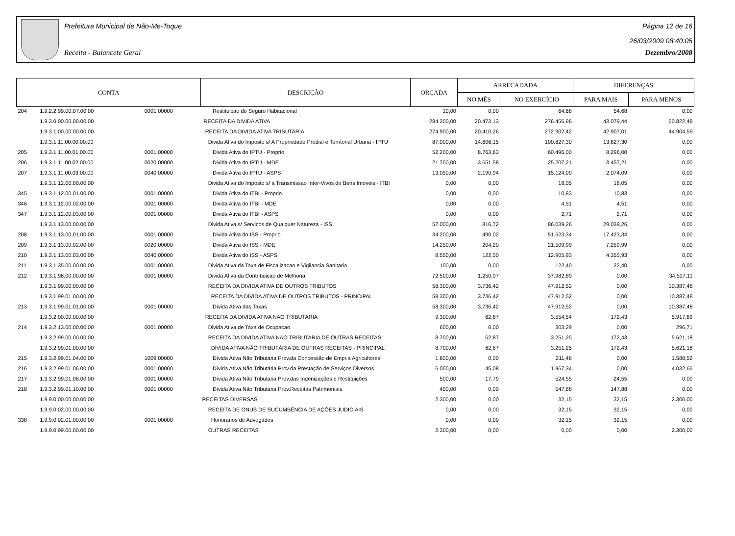Prefeitura Municipal de Não-Me-Toque Página 12 de 16
26/03/2009 08:40:05
Receita - Balancete Geral Dezembro/2008
| CONTA | | | DESCRIÇÃO | ORÇADA | ARRECADADA | | DIFERENÇAS | |
| --- | --- | --- | --- | --- | --- | --- | --- | --- |
| | | | | | NO MÊS | NO EXERCÍCIO | PARA MAIS | PARA MENOS |
| 204 | 1.9.2.2.99.00.07.00.00 | 0001.00000 | Restituicao do Seguro Habitacional | 10,00 | 0,00 | 64,68 | 54,68 | 0,00 |
| | 1.9.3.0.00.00.00.00.00 | | RECEITA DA DIVIDA ATIVA | 284.200,00 | 20.473,13 | 276.456,96 | 43.079,44 | 50.822,48 |
| | 1.9.3.1.00.00.00.00.00 | | RECEITA DA DIVIDA ATIVA TRIBUTARIA | 274.900,00 | 20.410,26 | 272.902,42 | 42.907,01 | 44.904,59 |
| | 1.9.3.1.11.00.00.00.00 | | Divida Ativa do Imposto s/ A Propriedade Predial e Territorial Urbana - IPTU | 87.000,00 | 14.606,15 | 100.827,30 | 13.827,30 | 0,00 |
| 205 | 1.9.3.1.11.00.01.00.00 | 0001.00000 | Divida Ativa do IPTU - Proprio | 52.200,00 | 8.763,63 | 60.496,00 | 8.296,00 | 0,00 |
| 206 | 1.9.3.1.11.00.02.00.00 | 0020.00000 | Divida Ativa do IPTU - MDE | 21.750,00 | 3.651,58 | 25.207,21 | 3.457,21 | 0,00 |
| 207 | 1.9.3.1.11.00.03.00.00 | 0040.00000 | Divida Ativa do IPTU - ASPS | 13.050,00 | 2.190,94 | 15.124,09 | 2.074,09 | 0,00 |
| | 1.9.3.1.12.00.00.00.00 | | Divida Ativa do Imposto s/ a Transmissao Inter-Vivos de Bens Imoveis - ITBI | 0,00 | 0,00 | 18,05 | 18,05 | 0,00 |
| 345 | 1.9.3.1.12.00.01.00.00 | 0001.00000 | Divida Ativa do ITBI - Proprio | 0,00 | 0,00 | 10,83 | 10,83 | 0,00 |
| 346 | 1.9.3.1.12.00.02.00.00 | 0001.00000 | Divida Ativa do ITBI - MDE | 0,00 | 0,00 | 4,51 | 4,51 | 0,00 |
| 347 | 1.9.3.1.12.00.03.00.00 | 0001.00000 | Divida Ativa do ITBI - ASPS | 0,00 | 0,00 | 2,71 | 2,71 | 0,00 |
| | 1.9.3.1.13.00.00.00.00 | | Divida Ativa s/ Servicos de Qualquer Natureza - ISS | 57.000,00 | 816,72 | 86.039,26 | 29.039,26 | 0,00 |
| 208 | 1.9.3.1.13.00.01.00.00 | 0001.00000 | Divida Ativa do ISS - Proprio | 34.200,00 | 490,02 | 51.623,34 | 17.423,34 | 0,00 |
| 209 | 1.9.3.1.13.00.02.00.00 | 0020.00000 | Divida Ativa do ISS - MDE | 14.250,00 | 204,20 | 21.509,99 | 7.259,99 | 0,00 |
| 210 | 1.9.3.1.13.00.03.00.00 | 0040.00000 | Divida Ativa do ISS - ASPS | 8.550,00 | 122,50 | 12.905,93 | 4.355,93 | 0,00 |
| 211 | 1.9.3.1.35.00.00.00.00 | 0001.00000 | Divida Ativa da Taxa de Fiscalizacao e Vigilancia Sanitaria | 100,00 | 0,00 | 122,40 | 22,40 | 0,00 |
| 212 | 1.9.3.1.98.00.00.00.00 | 0001.00000 | Divida Ativa da Contribuicao de Melhoria | 72.500,00 | 1.250,97 | 37.982,89 | 0,00 | 34.517,11 |
| | 1.9.3.1.99.00.00.00.00 | | RECEITA DA DIVIDA ATIVA DE OUTROS TRIBUTOS | 58.300,00 | 3.736,42 | 47.912,52 | 0,00 | 10.387,48 |
| | 1.9.3.1.99.01.00.00.00 | | RECEITA DA DÍVIDA ATIVA DE OUTROS TRIBUTOS - PRINCIPAL | 58.300,00 | 3.736,42 | 47.912,52 | 0,00 | 10.387,48 |
| 213 | 1.9.3.1.99.01.01.00.00 | 0001.00000 | Dívida Ativa das Taxas | 58.300,00 | 3.736,42 | 47.912,52 | 0,00 | 10.387,48 |
| | 1.9.3.2.00.00.00.00.00 | | RECEITA DA DIVIDA ATIVA NAO TRIBUTARIA | 9.300,00 | 62,87 | 3.554,54 | 172,43 | 5.917,89 |
| 214 | 1.9.3.2.13.00.00.00.00 | 0001.00000 | Divida Ativa de Taxa de Ocupacao | 600,00 | 0,00 | 303,29 | 0,00 | 296,71 |
| | 1.9.3.2.99.00.00.00.00 | | RECEITA DA DIVIDA ATIVA NAO TRIBUTARIA DE OUTRAS RECEITAS | 8.700,00 | 62,87 | 3.251,25 | 172,43 | 5.621,18 |
| | 1.9.3.2.99.01.00.00.00 | | DÍVIDA ATIVA NÃO TRIBUTÁRIA DE OUTRAS RECEITAS - PRINCIPAL | 8.700,00 | 62,87 | 3.251,25 | 172,43 | 5.621,18 |
| 215 | 1.9.3.2.99.01.04.00.00 | 1009.00000 | Dívida Ativa Não Tributária Prov.da Concessão de Empr.a Agricultores | 1.800,00 | 0,00 | 211,48 | 0,00 | 1.588,52 |
| 216 | 1.9.3.2.99.01.06.00.00 | 0001.00000 | Dívida Ativa Não Tributária Prov.da Prestação de Serviços Diversos | 6.000,00 | 45,08 | 1.967,34 | 0,00 | 4.032,66 |
| 217 | 1.9.3.2.99.01.08.00.00 | 0001.00000 | Dívida Ativa Não Tributária Prov.das Indenizações e Restituições | 500,00 | 17,79 | 524,55 | 24,55 | 0,00 |
| 218 | 1.9.3.2.99.01.10.00.00 | 0001.00000 | Dívida Ativa Não Tributária Prov.Receitas Patrimoniais | 400,00 | 0,00 | 547,88 | 147,88 | 0,00 |
| | 1.9.9.0.00.00.00.00.00 | | RECEITAS DIVERSAS | 2.300,00 | 0,00 | 32,15 | 32,15 | 2.300,00 |
| | 1.9.9.0.02.00.00.00.00 | | RECEITA DE ONUS DE SUCUMBÊNCIA DE AÇÕES JUDICIAIS | 0,00 | 0,00 | 32,15 | 32,15 | 0,00 |
| 338 | 1.9.9.0.02.01.00.00.00 | 0001.00000 | Honorarios de Advogados | 0,00 | 0,00 | 32,15 | 32,15 | 0,00 |
| | 1.9.9.0.99.00.00.00.00 | | OUTRAS RECEITAS | 2.300,00 | 0,00 | 0,00 | 0,00 | 2.300,00 |